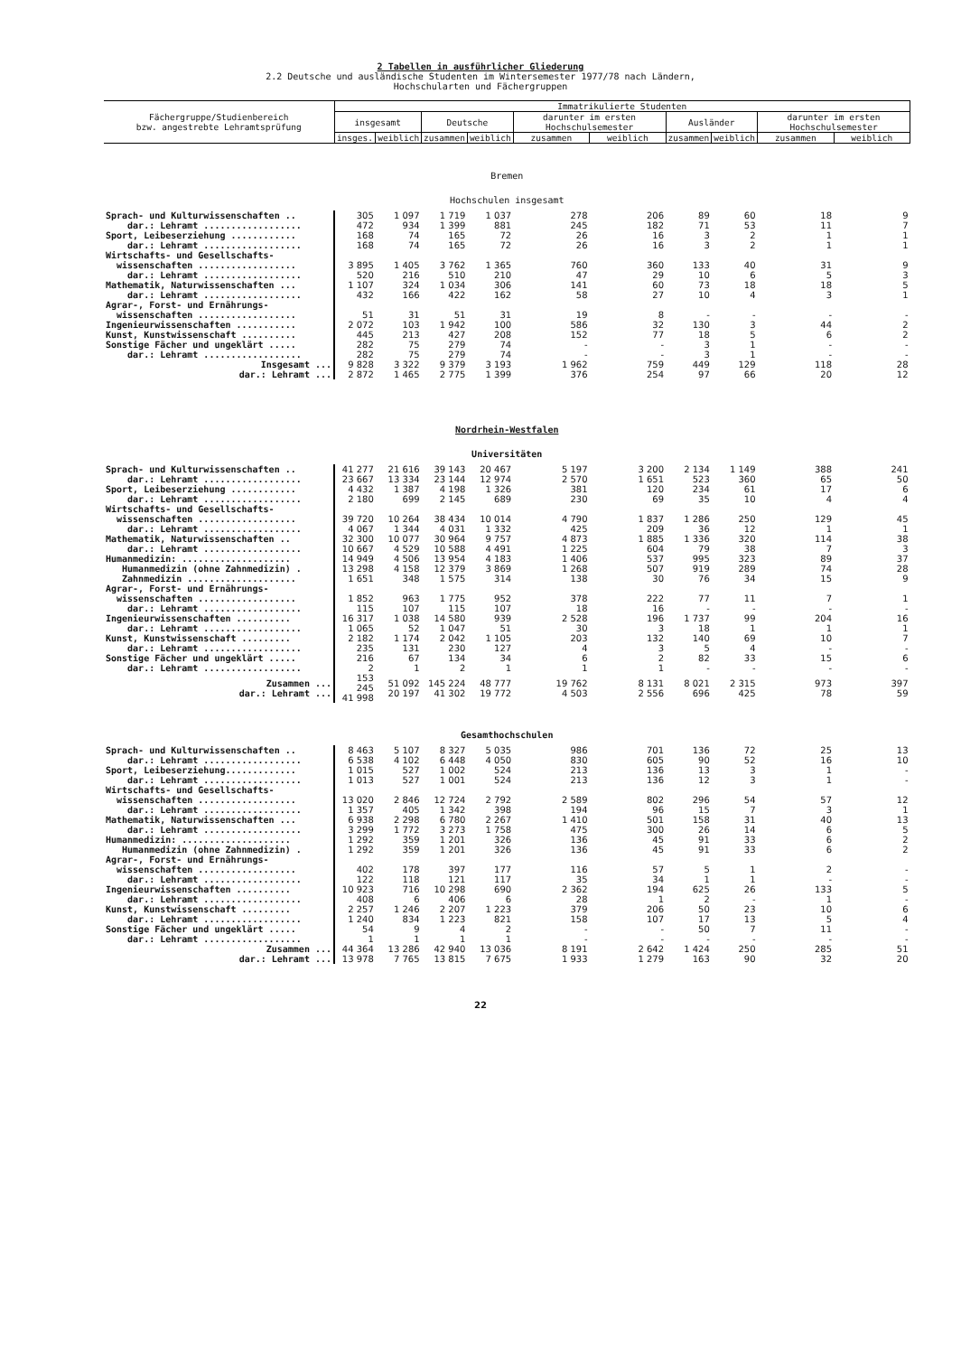2 Tabellen in ausführlicher Gliederung
2.2 Deutsche und ausländische Studenten im Wintersemester 1977/78 nach Ländern,
Hochschularten und Fächergruppen
| Fächergruppe/Studienbereich bzw. angestrebte Lehramtsprüfung | Immatrikulierte Studenten | | | | | | | | | |
| --- | --- | --- | --- | --- | --- | --- | --- | --- | --- | --- |
| | insgesamt | | Deutsche | | darunter im ersten Hochschulsemester | | Ausländer | | darunter im ersten Hochschulsemester | |
| | insges. | weiblich | zusammen | weiblich | zusammen | weiblich | zusammen | weiblich | zusammen | weiblich |
| Bremen | | | | | | | | | | |
| Hochschulen insgesamt | | | | | | | | | | |
| Sprach- und Kulturwissenschaften .. dar.: Lehramt .................. | 305 472 | 1 097 934 | 1 719 1 399 | 1 037 881 | 278 245 | 206 182 | 89 71 | 60 53 | 18 11 | 9 7 |
| Sport, Leibeserziehung ............ dar.: Lehramt .................. | 168 168 | 74 74 | 165 165 | 72 72 | 26 26 | 16 16 | 3 3 | 2 2 | 1 1 | 1 1 |
| Wirtschafts- und Gesellschafts- wissenschaften .................. dar.: Lehramt .................. | 3 895 520 | 1 405 216 | 3 762 510 | 1 365 210 | 760 47 | 360 29 | 133 10 | 40 6 | 31 5 | 9 3 |
| Mathematik, Naturwissenschaften ... dar.: Lehramt .................. | 1 107 432 | 324 166 | 1 034 422 | 306 162 | 141 58 | 60 27 | 73 10 | 18 4 | 18 3 | 5 1 |
| Agrar-, Forst- und Ernährungs- wissenschaften .................. | 51 | 31 | 51 | 31 | 19 | 8 | - | - | - | - |
| Ingenieurwissenschaften ........... | 2 072 | 103 | 1 942 | 100 | 586 | 32 | 130 | 3 | 44 | 2 |
| Kunst, Kunstwissenschaft .......... | 445 | 213 | 427 | 208 | 152 | 77 | 18 | 5 | 6 | 2 |
| Sonstige Fächer und ungeklärt ..... dar.: Lehramt .................. | 282 282 | 75 75 | 279 279 | 74 74 | - - | - - | 3 3 | 1 1 | - - | - - |
| Insgesamt ... dar.: Lehramt ... | 9 828 2 872 | 3 322 1 465 | 9 379 2 775 | 3 193 1 399 | 1 962 376 | 759 254 | 449 97 | 129 66 | 118 20 | 28 12 |
| Nordrhein-Westfalen | | | | | | | | | | |
| Universitäten | | | | | | | | | | |
| Sprach- und Kulturwissenschaften .. dar.: Lehramt .................. | 41 277 23 667 | 21 616 13 334 | 39 143 23 144 | 20 467 12 974 | 5 197 2 570 | 3 200 1 651 | 2 134 523 | 1 149 360 | 388 65 | 241 50 |
| Sport, Leibeserziehung ............ dar.: Lehramt .................. | 4 432 2 180 | 1 387 699 | 4 198 2 145 | 1 326 689 | 381 230 | 120 69 | 234 35 | 61 10 | 17 4 | 6 4 |
| Wirtschafts- und Gesellschafts- wissenschaften .................. dar.: Lehramt .................. | 39 720 4 067 | 10 264 1 344 | 38 434 4 031 | 10 014 1 332 | 4 790 425 | 1 837 209 | 1 286 36 | 250 12 | 129 1 | 45 1 |
| Mathematik, Naturwissenschaften .. dar.: Lehramt .................. | 32 300 10 667 | 10 077 4 529 | 30 964 10 588 | 9 757 4 491 | 4 873 1 225 | 1 885 604 | 1 336 79 | 320 38 | 114 7 | 38 3 |
| Humanmedizin: .................... Humanmedizin (ohne Zahnmedizin) . Zahnmedizin .................... | 14 949 13 298 1 651 | 4 506 4 158 348 | 13 954 12 379 1 575 | 4 183 3 869 314 | 1 406 1 268 138 | 537 507 30 | 995 919 76 | 323 289 34 | 89 74 15 | 37 28 9 |
| Agrar-, Forst- und Ernährungs- wissenschaften .................. dar.: Lehramt .................. | 1 852 115 | 963 107 | 1 775 115 | 952 107 | 378 18 | 222 16 | 77 - | 11 - | 7 - | 1 - |
| Ingenieurwissenschaften .......... dar.: Lehramt .................. | 16 317 1 065 | 1 038 52 | 14 580 1 047 | 939 51 | 2 528 30 | 196 3 | 1 737 18 | 99 1 | 204 1 | 16 1 |
| Kunst, Kunstwissenschaft ......... dar.: Lehramt .................. | 2 182 235 | 1 174 131 | 2 042 230 | 1 105 127 | 203 4 | 132 3 | 140 5 | 69 4 | 10 - | 7 - |
| Sonstige Fächer und ungeklärt ..... dar.: Lehramt .................. | 216 2 | 67 1 | 134 2 | 34 1 | 6 1 | 2 1 | 82 - | 33 - | 15 - | 6 - |
| Zusammen ... dar.: Lehramt ... | 153 245 41 998 | 51 092 20 197 | 145 224 41 302 | 48 777 19 772 | 19 762 4 503 | 8 131 2 556 | 8 021 696 | 2 315 425 | 973 78 | 397 59 |
| Gesamthochschulen | | | | | | | | | | |
| Sprach- und Kulturwissenschaften .. dar.: Lehramt .................. | 8 463 6 538 | 5 107 4 102 | 8 327 6 448 | 5 035 4 050 | 986 830 | 701 605 | 136 90 | 72 52 | 25 16 | 13 10 |
| Sport, Leibeserziehung............. dar.: Lehramt .................. | 1 015 1 013 | 527 527 | 1 002 1 001 | 524 524 | 213 213 | 136 136 | 13 12 | 3 3 | 1 1 | - - |
| Wirtschafts- und Gesellschafts- wissenschaften .................. dar.: Lehramt .................. | 13 020 1 357 | 2 846 405 | 12 724 1 342 | 2 792 398 | 2 589 194 | 802 96 | 296 15 | 54 7 | 57 3 | 12 1 |
| Mathematik, Naturwissenschaften ... dar.: Lehramt .................. | 6 938 3 299 | 2 298 1 772 | 6 780 3 273 | 2 267 1 758 | 1 410 475 | 501 300 | 158 26 | 31 14 | 40 6 | 13 5 |
| Humanmedizin: .................... Humanmedizin (ohne Zahnmedizin) . | 1 292 1 292 | 359 359 | 1 201 1 201 | 326 326 | 136 136 | 45 45 | 91 91 | 33 33 | 6 6 | 2 2 |
| Agrar-, Forst- und Ernährungs- wissenschaften .................. dar.: Lehramt .................. | 402 122 | 178 118 | 397 121 | 177 117 | 116 35 | 57 34 | 5 1 | 1 1 | 2 - | - - |
| Ingenieurwissenschaften .......... dar.: Lehramt .................. | 10 923 408 | 716 6 | 10 298 406 | 690 6 | 2 362 28 | 194 1 | 625 2 | 26 - | 133 1 | 5 - |
| Kunst, Kunstwissenschaft ......... dar.: Lehramt .................. | 2 257 1 240 | 1 246 834 | 2 207 1 223 | 1 223 821 | 379 158 | 206 107 | 50 17 | 23 13 | 10 5 | 6 4 |
| Sonstige Fächer und ungeklärt ..... dar.: Lehramt .................. | 54 1 | 9 1 | 4 1 | 2 1 | - - | - - | 50 - | 7 - | 11 - | - - |
| Zusammen ... dar.: Lehramt ... | 44 364 13 978 | 13 286 7 765 | 42 940 13 815 | 13 036 7 675 | 8 191 1 933 | 2 642 1 279 | 1 424 163 | 250 90 | 285 32 | 51 20 |
22